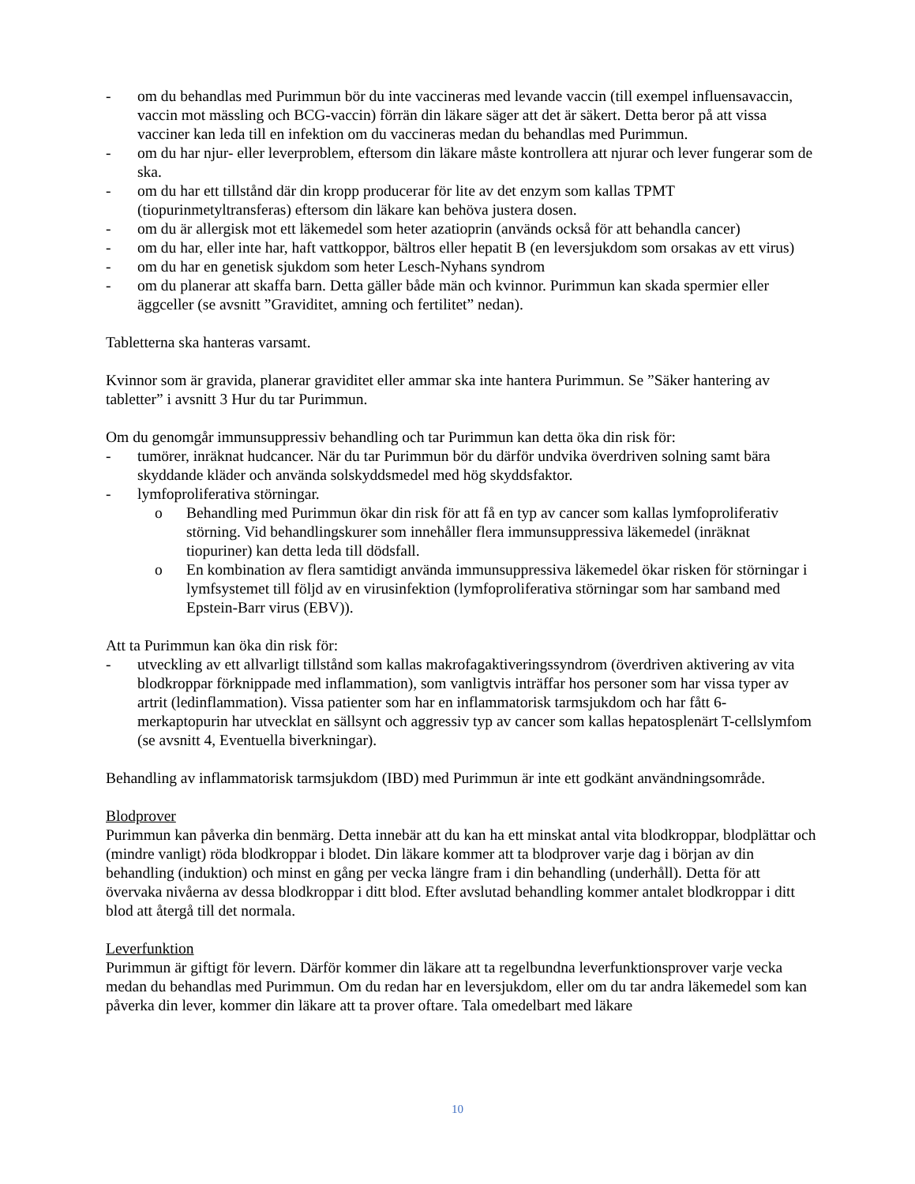- om du behandlas med Purimmun bör du inte vaccineras med levande vaccin (till exempel influensavaccin, vaccin mot mässling och BCG-vaccin) förrän din läkare säger att det är säkert. Detta beror på att vissa vacciner kan leda till en infektion om du vaccineras medan du behandlas med Purimmun.
- om du har njur- eller leverproblem, eftersom din läkare måste kontrollera att njurar och lever fungerar som de ska.
- om du har ett tillstånd där din kropp producerar för lite av det enzym som kallas TPMT (tiopurinmetyltransferas) eftersom din läkare kan behöva justera dosen.
- om du är allergisk mot ett läkemedel som heter azatioprin (används också för att behandla cancer)
- om du har, eller inte har, haft vattkoppor, bältros eller hepatit B (en leversjukdom som orsakas av ett virus)
- om du har en genetisk sjukdom som heter Lesch-Nyhans syndrom
- om du planerar att skaffa barn. Detta gäller både män och kvinnor. Purimmun kan skada spermier eller äggceller (se avsnitt ”Graviditet, amning och fertilitet” nedan).
Tabletterna ska hanteras varsamt.
Kvinnor som är gravida, planerar graviditet eller ammar ska inte hantera Purimmun. Se ”Säker hantering av tabletter” i avsnitt 3 Hur du tar Purimmun.
Om du genomgår immunsuppressiv behandling och tar Purimmun kan detta öka din risk för:
- tumörer, inräknat hudcancer. När du tar Purimmun bör du därför undvika överdriven solning samt bära skyddande kläder och använda solskyddsmedel med hög skyddsfaktor.
- lymfoproliferativa störningar.
o Behandling med Purimmun ökar din risk för att få en typ av cancer som kallas lymfoproliferativ störning. Vid behandlingskurer som innehåller flera immunsuppressiva läkemedel (inräknat tiopuriner) kan detta leda till dödsfall.
o En kombination av flera samtidigt använda immunsuppressiva läkemedel ökar risken för störningar i lymfsystemet till följd av en virusinfektion (lymfoproliferativa störningar som har samband med Epstein-Barr virus (EBV)).
Att ta Purimmun kan öka din risk för:
- utveckling av ett allvarligt tillstånd som kallas makrofagaktiveringssyndrom (överdriven aktivering av vita blodkroppar förknippade med inflammation), som vanligtvis inträffar hos personer som har vissa typer av artrit (ledinflammation). Vissa patienter som har en inflammatorisk tarmsjukdom och har fått 6-merkaptopurin har utvecklat en sällsynt och aggressiv typ av cancer som kallas hepatosplenärt T-cellslymfom (se avsnitt 4, Eventuella biverkningar).
Behandling av inflammatorisk tarmsjukdom (IBD) med Purimmun är inte ett godkänt användningsområde.
Blodprover
Purimmun kan påverka din benmärg. Detta innebär att du kan ha ett minskat antal vita blodkroppar, blodplättar och (mindre vanligt) röda blodkroppar i blodet. Din läkare kommer att ta blodprover varje dag i början av din behandling (induktion) och minst en gång per vecka längre fram i din behandling (underhåll). Detta för att övervaka nivåerna av dessa blodkroppar i ditt blod. Efter avslutad behandling kommer antalet blodkroppar i ditt blod att återgå till det normala.
Leverfunktion
Purimmun är giftigt för levern. Därför kommer din läkare att ta regelbundna leverfunktionsprover varje vecka medan du behandlas med Purimmun. Om du redan har en leversjukdom, eller om du tar andra läkemedel som kan påverka din lever, kommer din läkare att ta prover oftare. Tala omedelbart med läkare
10